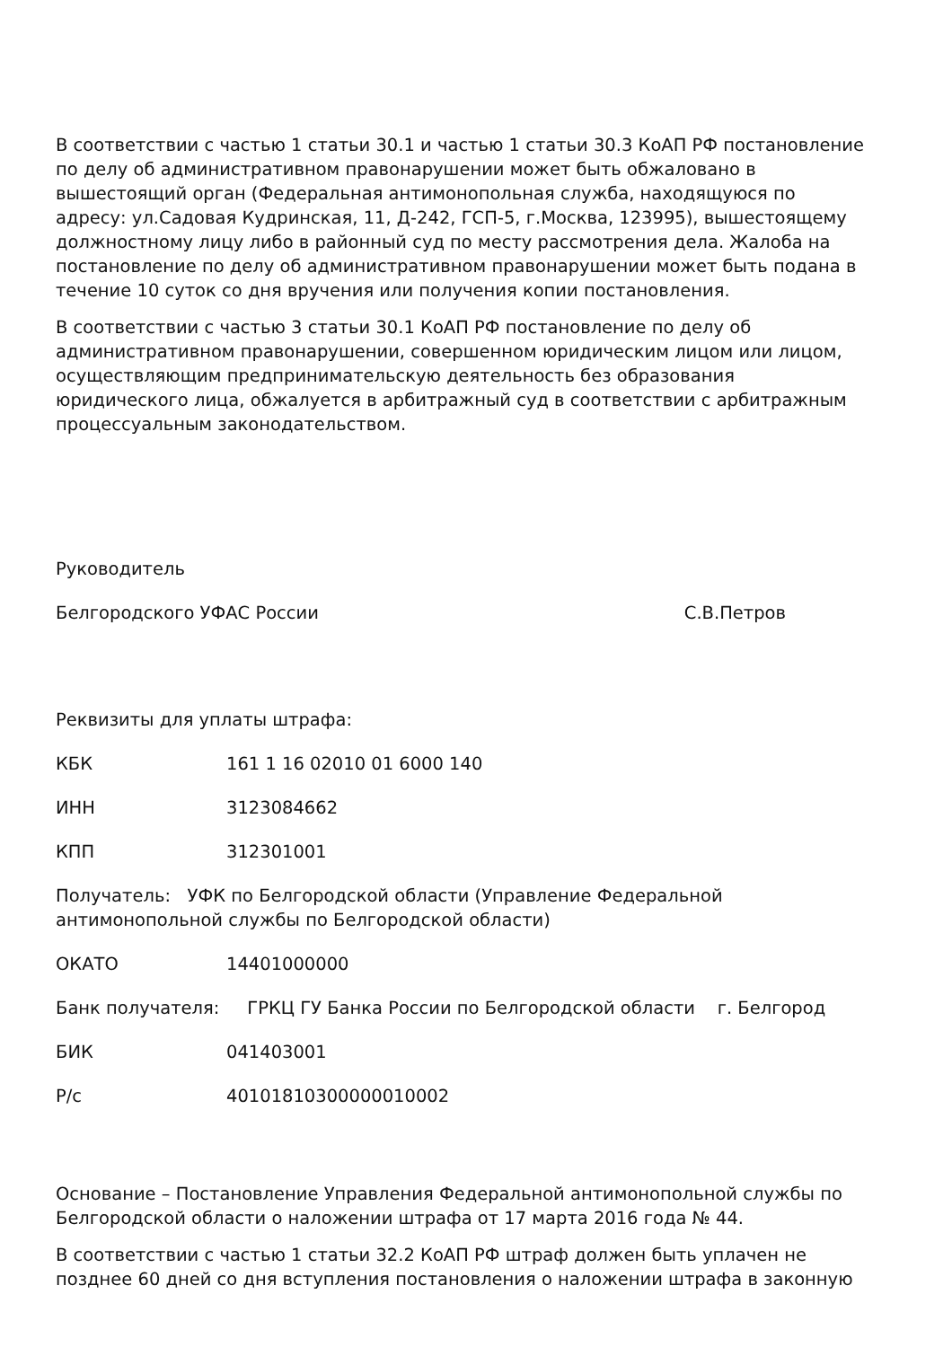В соответствии с частью 1 статьи 30.1 и частью 1 статьи 30.3 КоАП РФ постановление по делу об административном правонарушении может быть обжаловано в вышестоящий орган (Федеральная антимонопольная служба, находящуюся по адресу: ул.Садовая Кудринская, 11, Д-242, ГСП-5, г.Москва, 123995), вышестоящему должностному лицу либо в районный суд по месту рассмотрения дела. Жалоба на постановление по делу об административном правонарушении может быть подана в течение 10 суток со дня вручения или получения копии постановления.
В соответствии с частью 3 статьи 30.1 КоАП РФ постановление по делу об административном правонарушении, совершенном юридическим лицом или лицом, осуществляющим предпринимательскую деятельность без образования юридического лица, обжалуется в арбитражный суд в соответствии с арбитражным процессуальным законодательством.
Руководитель
Белгородского УФАС России С.В.Петров
Реквизиты для уплаты штрафа:
КБК 161 1 16 02010 01 6000 140
ИНН 3123084662
КПП 312301001
Получатель: УФК по Белгородской области (Управление Федеральной антимонопольной службы по Белгородской области)
ОКАТО 14401000000
Банк получателя: ГРКЦ ГУ Банка России по Белгородской области г. Белгород
БИК 041403001
Р/с 40101810300000010002
Основание – Постановление Управления Федеральной антимонопольной службы по Белгородской области о наложении штрафа от 17 марта 2016 года № 44.
В соответствии с частью 1 статьи 32.2 КоАП РФ штраф должен быть уплачен не позднее 60 дней со дня вступления постановления о наложении штрафа в законную